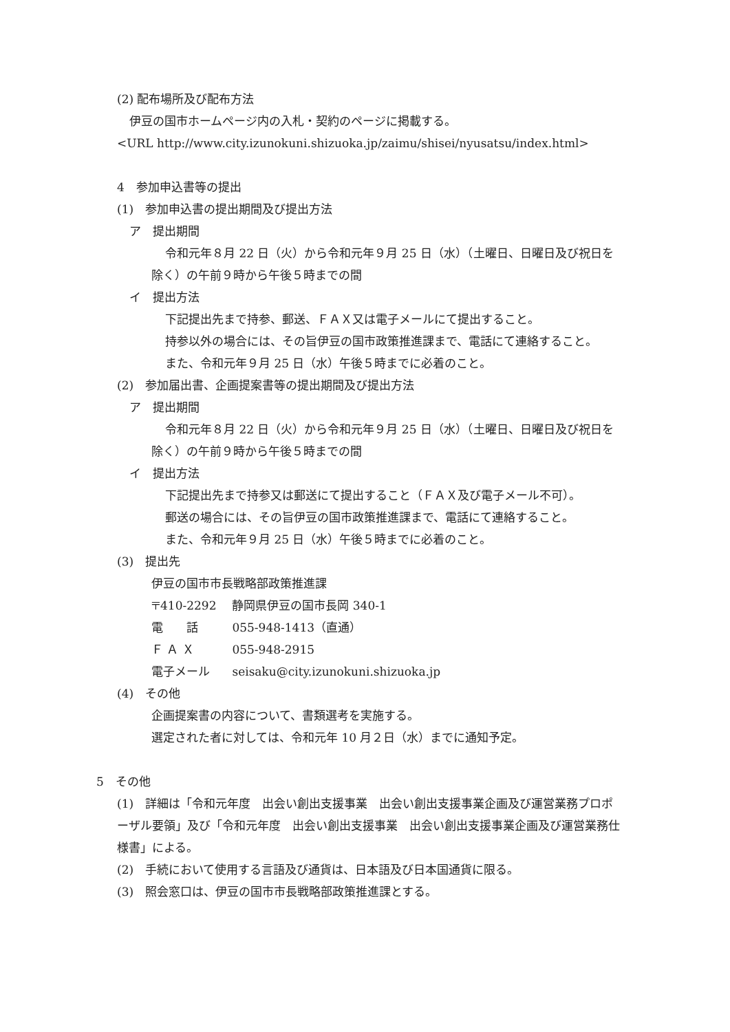(2) 配布場所及び配布方法
伊豆の国市ホームページ内の入札・契約のページに掲載する。
<URL http://www.city.izunokuni.shizuoka.jp/zaimu/shisei/nyusatsu/index.html>
4　参加申込書等の提出
(1)　参加申込書の提出期間及び提出方法
ア　提出期間
令和元年８月 22 日（火）から令和元年９月 25 日（水）（土曜日、日曜日及び祝日を除く）の午前９時から午後５時までの間
イ　提出方法
下記提出先まで持参、郵送、ＦＡＸ又は電子メールにて提出すること。
持参以外の場合には、その旨伊豆の国市政策推進課まで、電話にて連絡すること。
また、令和元年９月 25 日（水）午後５時までに必着のこと。
(2)　参加届出書、企画提案書等の提出期間及び提出方法
ア　提出期間
令和元年８月 22 日（火）から令和元年９月 25 日（水）（土曜日、日曜日及び祝日を除く）の午前９時から午後５時までの間
イ　提出方法
下記提出先まで持参又は郵送にて提出すること（ＦＡＸ及び電子メール不可）。
郵送の場合には、その旨伊豆の国市政策推進課まで、電話にて連絡すること。
また、令和元年９月 25 日（水）午後５時までに必着のこと。
(3)　提出先
伊豆の国市市長戦略部政策推進課
〒410-2292 静岡県伊豆の国市長岡 340-1
電　　話 055-948-1413（直通）
Ｆ Ａ Ｘ 055-948-2915
電子メール seisaku@city.izunokuni.shizuoka.jp
(4)　その他
企画提案書の内容について、書類選考を実施する。
選定された者に対しては、令和元年 10 月２日（水）までに通知予定。
5　その他
(1)　詳細は「令和元年度　出会い創出支援事業　出会い創出支援事業企画及び運営業務プロポーザル要領」及び「令和元年度　出会い創出支援事業　出会い創出支援事業企画及び運営業務仕様書」による。
(2)　手続において使用する言語及び通貨は、日本語及び日本国通貨に限る。
(3)　照会窓口は、伊豆の国市市長戦略部政策推進課とする。